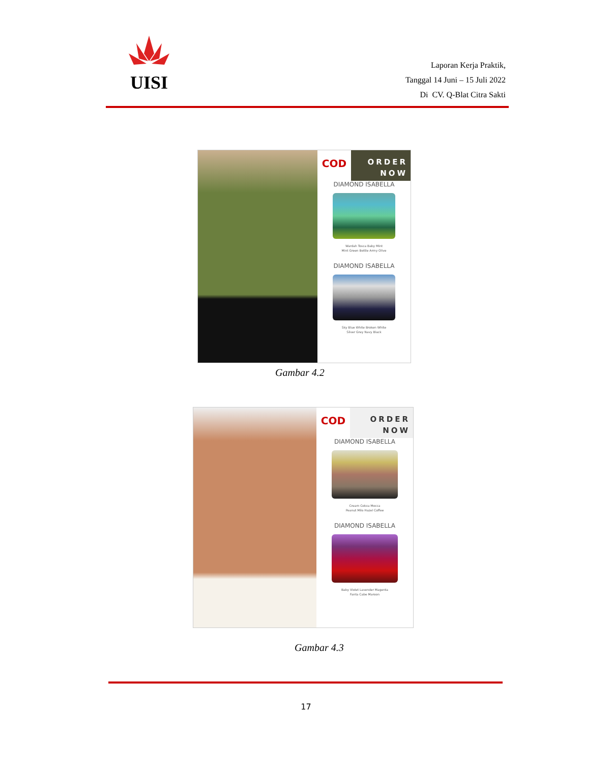UISI
Laporan Kerja Praktik,
Tanggal 14 Juni – 15 Juli 2022
Di CV. Q-Blat Citra Sakti
COD
ORDER
NOW
DIAMOND ISABELLA
Wardah Tosca Baby Mint
Mint Green Bottle Army Olive
DIAMOND ISABELLA
Sky Blue White Broken White
Silver Grey Navy Black
Gambar 4.2
COD
ORDER
NOW
DIAMOND ISABELLA
Cream Coksu Mocca
Peanut Milo Hazel Coffee
DIAMOND ISABELLA
Baby Violet Lavender Magenta
Fanta Cabe Maroon
Gambar 4.3
17